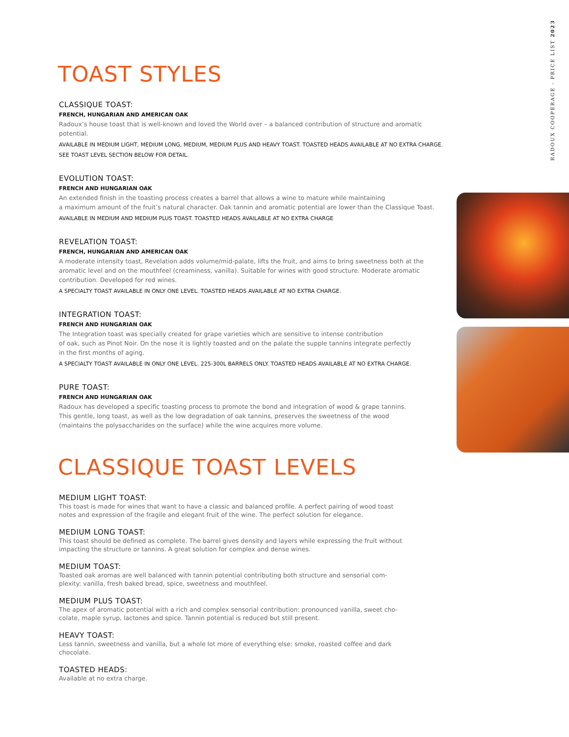RADOUX COOPERAGE - PRICE LIST 2023
TOAST STYLES
CLASSIQUE TOAST:
FRENCH, HUNGARIAN AND AMERICAN OAK
Radoux’s house toast that is well-known and loved the World over – a balanced contribution of structure and aromatic potential.
AVAILABLE IN MEDIUM LIGHT, MEDIUM LONG, MEDIUM, MEDIUM PLUS AND HEAVY TOAST. TOASTED HEADS AVAILABLE AT NO EXTRA CHARGE.
SEE TOAST LEVEL SECTION BELOW FOR DETAIL.
EVOLUTION TOAST:
FRENCH AND HUNGARIAN OAK
An extended finish in the toasting process creates a barrel that allows a wine to mature while maintaining
a maximum amount of the fruit’s natural character. Oak tannin and aromatic potential are lower than the Classique Toast.
AVAILABLE IN MEDIUM AND MEDIUM PLUS TOAST. TOASTED HEADS AVAILABLE AT NO EXTRA CHARGE
REVELATION TOAST:
FRENCH, HUNGARIAN AND AMERICAN OAK
A moderate intensity toast, Revelation adds volume/mid-palate, lifts the fruit, and aims to bring sweetness both at the aromatic level and on the mouthfeel (creaminess, vanilla). Suitable for wines with good structure. Moderate aromatic contribution. Developed for red wines.
A SPECIALTY TOAST AVAILABLE IN ONLY ONE LEVEL. TOASTED HEADS AVAILABLE AT NO EXTRA CHARGE.
INTEGRATION TOAST:
FRENCH AND HUNGARIAN OAK
The Integration toast was specially created for grape varieties which are sensitive to intense contribution
of oak, such as Pinot Noir. On the nose it is lightly toasted and on the palate the supple tannins integrate perfectly
in the first months of aging.
A SPECIALTY TOAST AVAILABLE IN ONLY ONE LEVEL. 225-300L BARRELS ONLY. TOASTED HEADS AVAILABLE AT NO EXTRA CHARGE.
PURE TOAST:
FRENCH AND HUNGARIAN OAK
Radoux has developed a specific toasting process to promote the bond and integration of wood & grape tannins.
This gentle, long toast, as well as the low degradation of oak tannins, preserves the sweetness of the wood
(maintains the polysaccharides on the surface) while the wine acquires more volume.
CLASSIQUE TOAST LEVELS
MEDIUM LIGHT TOAST:
This toast is made for wines that want to have a classic and balanced profile. A perfect pairing of wood toast
notes and expression of the fragile and elegant fruit of the wine. The perfect solution for elegance.
MEDIUM LONG TOAST:
This toast should be defined as complete. The barrel gives density and layers while expressing the fruit without
impacting the structure or tannins. A great solution for complex and dense wines.
MEDIUM TOAST:
Toasted oak aromas are well balanced with tannin potential contributing both structure and sensorial com-
plexity: vanilla, fresh baked bread, spice, sweetness and mouthfeel.
MEDIUM PLUS TOAST:
The apex of aromatic potential with a rich and complex sensorial contribution: pronounced vanilla, sweet cho-
colate, maple syrup, lactones and spice. Tannin potential is reduced but still present.
HEAVY TOAST:
Less tannin, sweetness and vanilla, but a whole lot more of everything else: smoke, roasted coffee and dark
chocolate.
TOASTED HEADS:
Available at no extra charge.